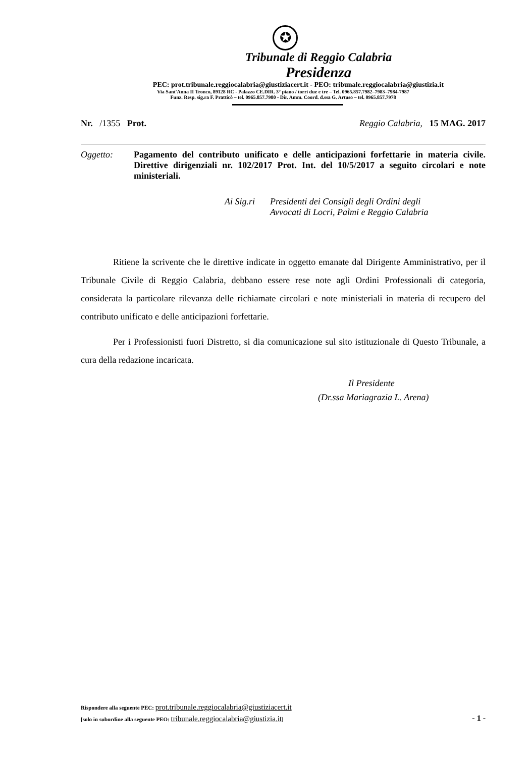✪
Tribunale di Reggio Calabria
Presidenza
PEC: prot.tribunale.reggiocalabria@giustiziacert.it - PEO: tribunale.reggiocalabria@giustizia.it
Via Sant'Anna II Tronco, 89128 RC - Palazzo CE.DIR. 3° piano / torri due e tre – Tel. 0965.857.7982–7983–7984-7987
Funz. Resp. sig.ra F. Pratticò – tel. 0965.857.7980 - Dir. Amm. Coord. d.ssa G. Artuso – tel. 0965.857.7978
Nr. /1355 Prot. Reggio Calabria, 15 MAG. 2017
Oggetto: Pagamento del contributo unificato e delle anticipazioni forfettarie in materia civile. Direttive dirigenziali nr. 102/2017 Prot. Int. del 10/5/2017 a seguito circolari e note ministeriali.
Ai Sig.ri
Presidenti dei Consigli degli Ordini degli
Avvocati di Locri, Palmi e Reggio Calabria
Ritiene la scrivente che le direttive indicate in oggetto emanate dal Dirigente Amministrativo, per il Tribunale Civile di Reggio Calabria, debbano essere rese note agli Ordini Professionali di categoria, considerata la particolare rilevanza delle richiamate circolari e note ministeriali in materia di recupero del contributo unificato e delle anticipazioni forfettarie.
Per i Professionisti fuori Distretto, si dia comunicazione sul sito istituzionale di Questo Tribunale, a cura della redazione incaricata.
Il Presidente
(Dr.ssa Mariagrazia L. Arena)
Rispondere alla seguente PEC: prot.tribunale.reggiocalabria@giustiziacert.it
[solo in subordine alla seguente PEO: tribunale.reggiocalabria@giustizia.it]
- 1 -